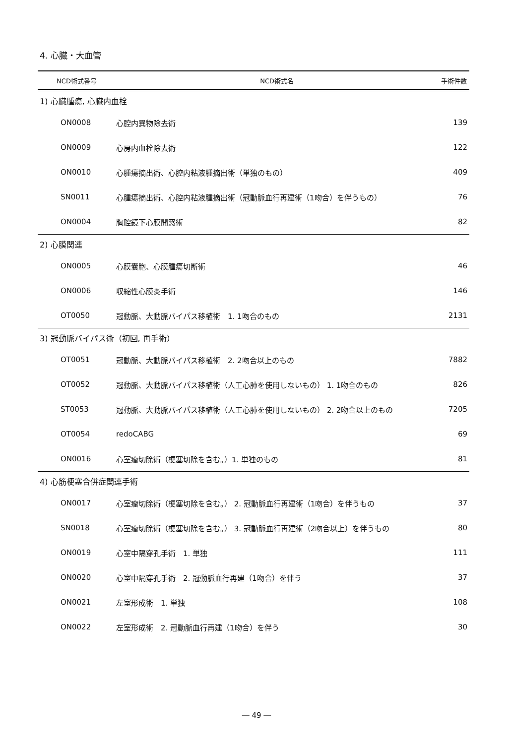4. 心臓・大血管
| NCD術式番号 | NCD術式名 | 手術件数 |
| --- | --- | --- |
| 1) 心臓腫瘍, 心臓内血栓 | | |
| ON0008 | 心腔内異物除去術 | 139 |
| ON0009 | 心房内血栓除去術 | 122 |
| ON0010 | 心腫瘍摘出術、心腔内粘液腫摘出術（単独のもの） | 409 |
| SN0011 | 心腫瘍摘出術、心腔内粘液腫摘出術（冠動脈血行再建術（1吻合）を伴うもの） | 76 |
| ON0004 | 胸腔鏡下心膜開窓術 | 82 |
| 2) 心膜関連 | | |
| ON0005 | 心膜嚢胞、心膜腫瘍切断術 | 46 |
| ON0006 | 収縮性心膜炎手術 | 146 |
| OT0050 | 冠動脈、大動脈バイパス移植術 1. 1吻合のもの | 2131 |
| 3) 冠動脈バイパス術（初回, 再手術） | | |
| OT0051 | 冠動脈、大動脈バイパス移植術 2. 2吻合以上のもの | 7882 |
| OT0052 | 冠動脈、大動脈バイパス移植術（人工心肺を使用しないもの） 1. 1吻合のもの | 826 |
| ST0053 | 冠動脈、大動脈バイパス移植術（人工心肺を使用しないもの） 2. 2吻合以上のもの | 7205 |
| OT0054 | redoCABG | 69 |
| ON0016 | 心室瘤切除術（梗塞切除を含む。）1. 単独のもの | 81 |
| 4) 心筋梗塞合併症関連手術 | | |
| ON0017 | 心室瘤切除術（梗塞切除を含む。） 2. 冠動脈血行再建術（1吻合）を伴うもの | 37 |
| SN0018 | 心室瘤切除術（梗塞切除を含む。） 3. 冠動脈血行再建術（2吻合以上）を伴うもの | 80 |
| ON0019 | 心室中隔穿孔手術 1. 単独 | 111 |
| ON0020 | 心室中隔穿孔手術 2. 冠動脈血行再建（1吻合）を伴う | 37 |
| ON0021 | 左室形成術 1. 単独 | 108 |
| ON0022 | 左室形成術 2. 冠動脈血行再建（1吻合）を伴う | 30 |
― 49 ―